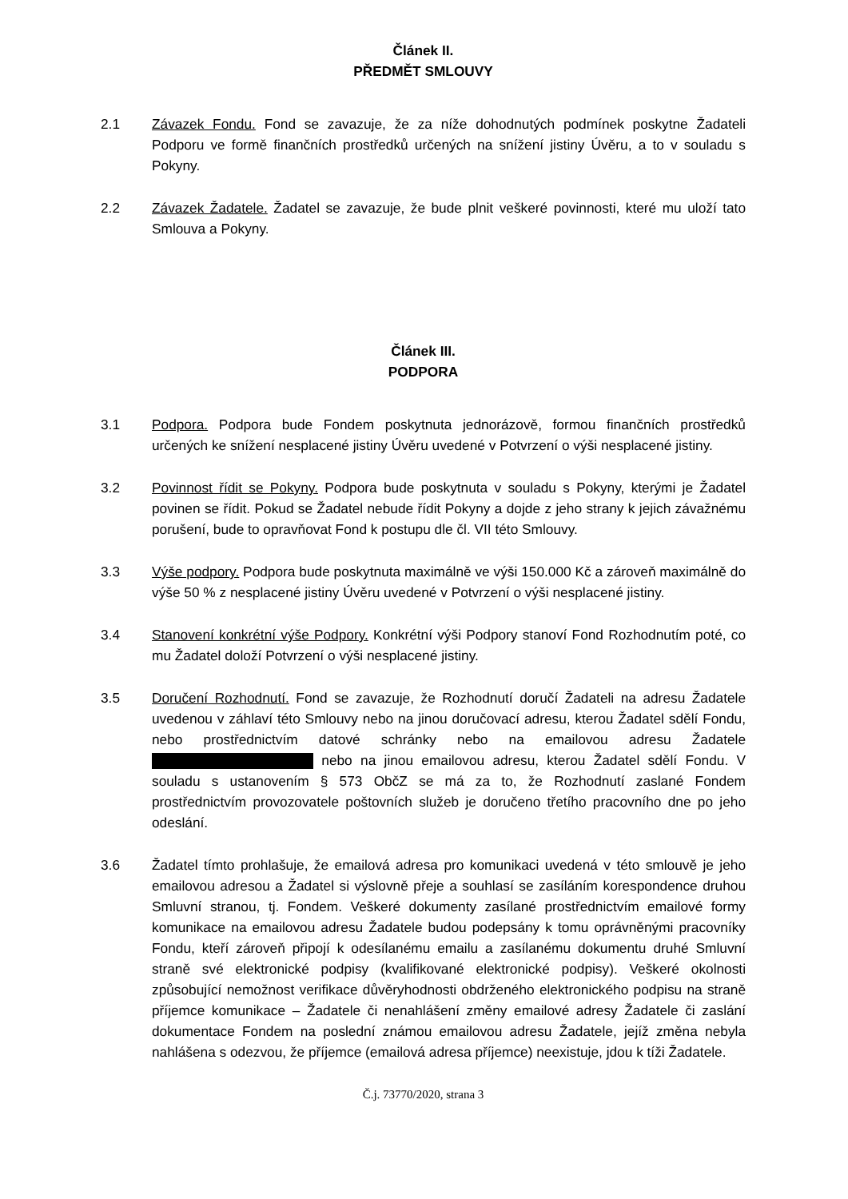Článek II.
PŘEDMĚT SMLOUVY
2.1 Závazek Fondu. Fond se zavazuje, že za níže dohodnutých podmínek poskytne Žadateli Podporu ve formě finančních prostředků určených na snížení jistiny Úvěru, a to v souladu s Pokyny.
2.2 Závazek Žadatele. Žadatel se zavazuje, že bude plnit veškeré povinnosti, které mu uloží tato Smlouva a Pokyny.
Článek III.
PODPORA
3.1 Podpora. Podpora bude Fondem poskytnuta jednorázově, formou finančních prostředků určených ke snížení nesplacené jistiny Úvěru uvedené v Potvrzení o výši nesplacené jistiny.
3.2 Povinnost řídit se Pokyny. Podpora bude poskytnuta v souladu s Pokyny, kterými je Žadatel povinen se řídit. Pokud se Žadatel nebude řídit Pokyny a dojde z jeho strany k jejich závažnému porušení, bude to opravňovat Fond k postupu dle čl. VII této Smlouvy.
3.3 Výše podpory. Podpora bude poskytnuta maximálně ve výši 150.000 Kč a zároveň maximálně do výše 50 % z nesplacené jistiny Úvěru uvedené v Potvrzení o výši nesplacené jistiny.
3.4 Stanovení konkrétní výše Podpory. Konkrétní výši Podpory stanoví Fond Rozhodnutím poté, co mu Žadatel doloží Potvrzení o výši nesplacené jistiny.
3.5 Doručení Rozhodnutí. Fond se zavazuje, že Rozhodnutí doručí Žadateli na adresu Žadatele uvedenou v záhlaví této Smlouvy nebo na jinou doručovací adresu, kterou Žadatel sdělí Fondu, nebo prostřednictvím datové schránky nebo na emailovou adresu Žadatele nebo na jinou emailovou adresu, kterou Žadatel sdělí Fondu. V souladu s ustanovením § 573 ObčZ se má za to, že Rozhodnutí zaslané Fondem prostřednictvím provozovatele poštovních služeb je doručeno třetího pracovního dne po jeho odeslání.
3.6 Žadatel tímto prohlašuje, že emailová adresa pro komunikaci uvedená v této smlouvě je jeho emailovou adresou a Žadatel si výslovně přeje a souhlasí se zasíláním korespondence druhou Smluvní stranou, tj. Fondem. Veškeré dokumenty zasílané prostřednictvím emailové formy komunikace na emailovou adresu Žadatele budou podepsány k tomu oprávněnými pracovníky Fondu, kteří zároveň připojí k odesílanému emailu a zasílanému dokumentu druhé Smluvní straně své elektronické podpisy (kvalifikované elektronické podpisy). Veškeré okolnosti způsobující nemožnost verifikace důvěryhodnosti obdrženého elektronického podpisu na straně příjemce komunikace – Žadatele či nenahlášení změny emailové adresy Žadatele či zaslání dokumentace Fondem na poslední známou emailovou adresu Žadatele, jejíž změna nebyla nahlášena s odezvou, že příjemce (emailová adresa příjemce) neexistuje, jdou k tíži Žadatele.
Č.j. 73770/2020, strana 3